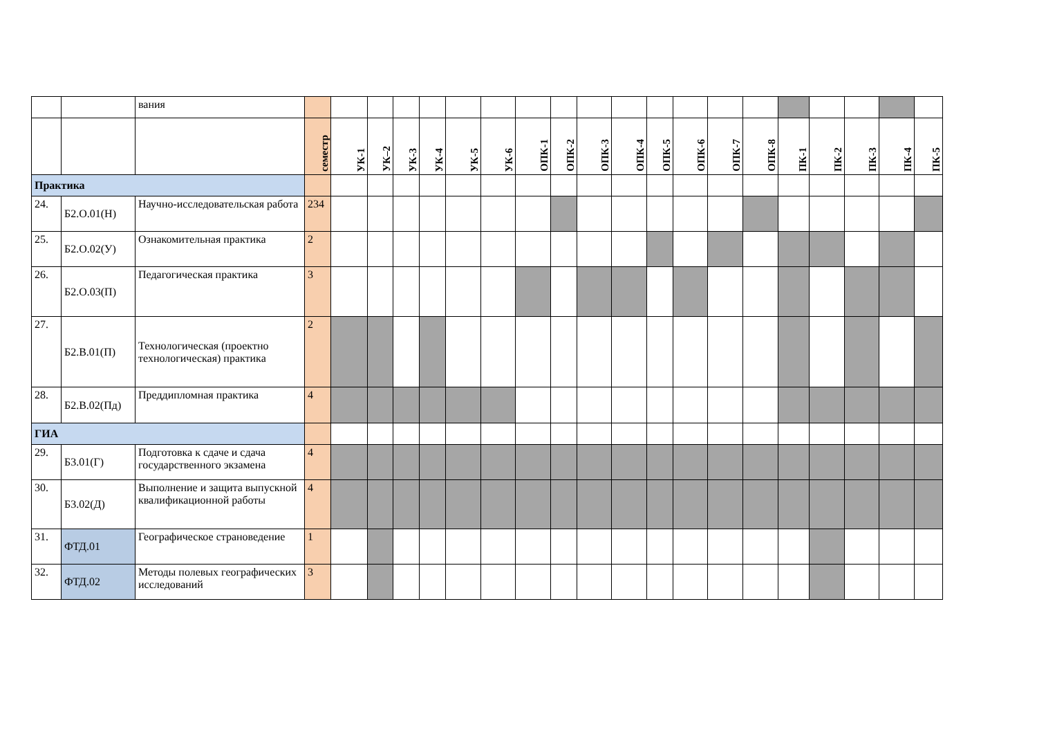| | | вания | | | | | | | | | | | | | | | | | | | | |
| | | | семестр | УК-1 | УК–2 | УК-3 | УК-4 | УК-5 | УК-6 | ОПК-1 | ОПК-2 | ОПК-3 | ОПК-4 | ОПК-5 | ОПК-6 | ОПК-7 | ОПК-8 | ПК-1 | ПК-2 | ПК-3 | ПК-4 | ПК-5 |
| Практика | | | | | | | | | | | | | | | | | | | | | | |
| 24. | Б2.О.01(Н) | Научно-исследовательская работа | 234 | | | | | | | | | | | | | | | | | | | |
| 25. | Б2.О.02(У) | Ознакомительная практика | 2 | | | | | | | | | | | | | | | | | | | |
| 26. | Б2.О.03(П) | Педагогическая практика | 3 | | | | | | | | | | | | | | | | | | | |
| 27. | Б2.В.01(П) | Технологическая (проектно технологическая) практика | 2 | | | | | | | | | | | | | | | | | | | |
| 28. | Б2.В.02(Пд) | Преддипломная практика | 4 | | | | | | | | | | | | | | | | | | | |
| ГИА | | | | | | | | | | | | | | | | | | | | | | |
| 29. | Б3.01(Г) | Подготовка к сдаче и сдача государственного экзамена | 4 | | | | | | | | | | | | | | | | | | | |
| 30. | Б3.02(Д) | Выполнение и защита выпускной квалификационной работы | 4 | | | | | | | | | | | | | | | | | | | |
| 31. | ФТД.01 | Географическое страноведение | 1 | | | | | | | | | | | | | | | | | | | |
| 32. | ФТД.02 | Методы полевых географических исследований | 3 | | | | | | | | | | | | | | | | | | | |